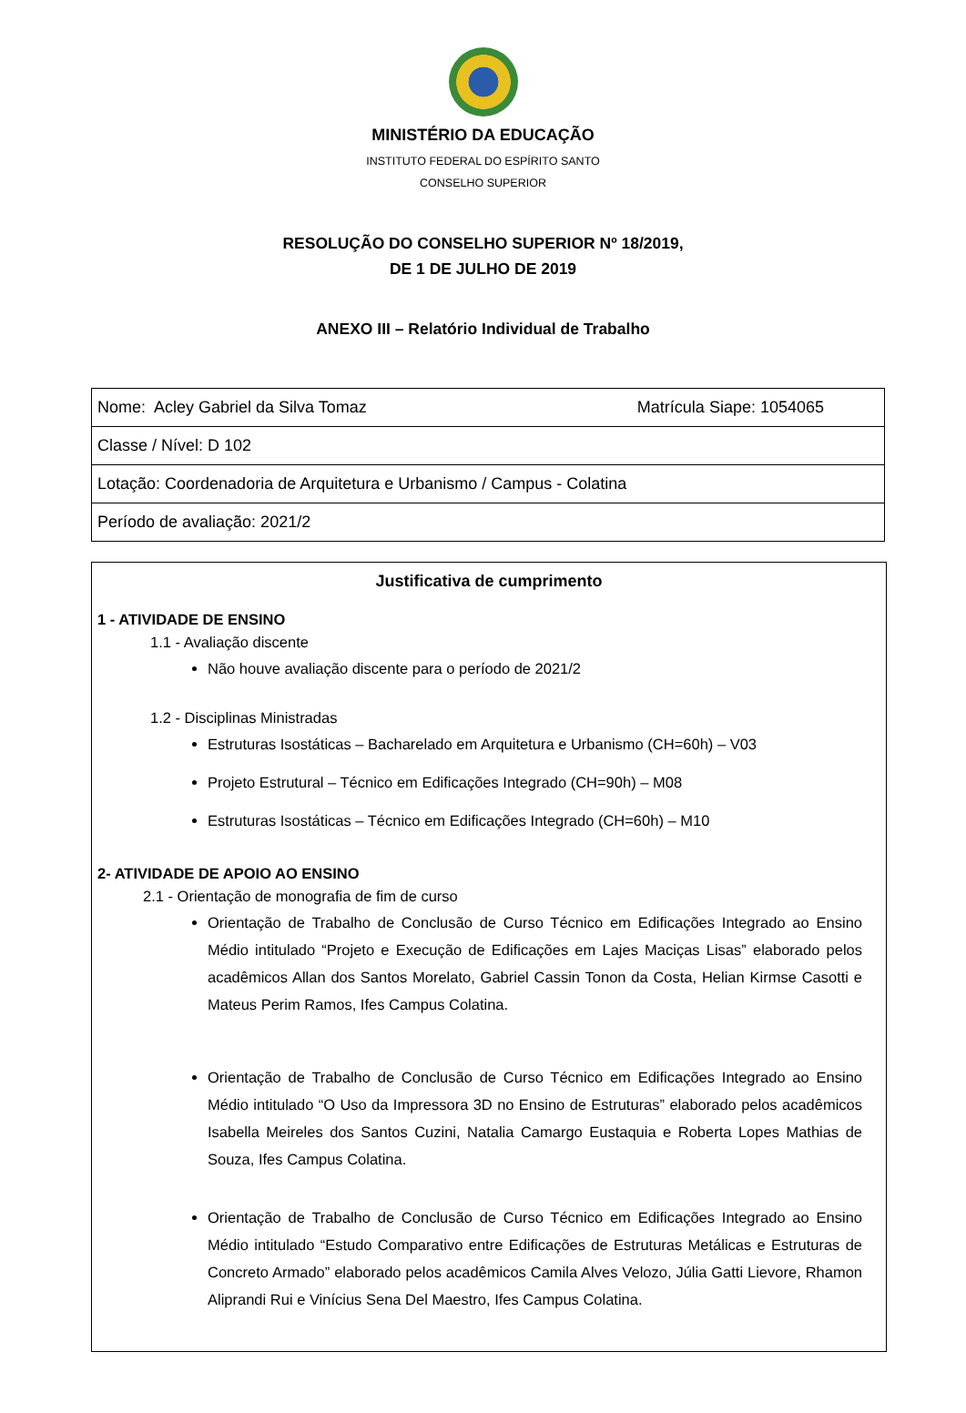MINISTÉRIO DA EDUCAÇÃO
INSTITUTO FEDERAL DO ESPÍRITO SANTO
CONSELHO SUPERIOR
RESOLUÇÃO DO CONSELHO SUPERIOR Nº 18/2019,
DE 1 DE JULHO DE 2019
ANEXO III – Relatório Individual de Trabalho
| Nome: Acley Gabriel da Silva Tomaz Matrícula Siape: 1054065 |
| Classe / Nível: D 102 |
| Lotação: Coordenadoria de Arquitetura e Urbanismo / Campus - Colatina |
| Período de avaliação: 2021/2 |
Justificativa de cumprimento
1 - ATIVIDADE DE ENSINO
1.1 - Avaliação discente
Não houve avaliação discente para o período de 2021/2
1.2 - Disciplinas Ministradas
Estruturas Isostáticas – Bacharelado em Arquitetura e Urbanismo (CH=60h) – V03
Projeto Estrutural – Técnico em Edificações Integrado (CH=90h) – M08
Estruturas Isostáticas – Técnico em Edificações Integrado (CH=60h) – M10
2- ATIVIDADE DE APOIO AO ENSINO
2.1 - Orientação de monografia de fim de curso
Orientação de Trabalho de Conclusão de Curso Técnico em Edificações Integrado ao Ensino Médio intitulado “Projeto e Execução de Edificações em Lajes Maciças Lisas” elaborado pelos acadêmicos Allan dos Santos Morelato, Gabriel Cassin Tonon da Costa, Helian Kirmse Casotti e Mateus Perim Ramos, Ifes Campus Colatina.
Orientação de Trabalho de Conclusão de Curso Técnico em Edificações Integrado ao Ensino Médio intitulado “O Uso da Impressora 3D no Ensino de Estruturas” elaborado pelos acadêmicos Isabella Meireles dos Santos Cuzini, Natalia Camargo Eustaquia e Roberta Lopes Mathias de Souza, Ifes Campus Colatina.
Orientação de Trabalho de Conclusão de Curso Técnico em Edificações Integrado ao Ensino Médio intitulado “Estudo Comparativo entre Edificações de Estruturas Metálicas e Estruturas de Concreto Armado” elaborado pelos acadêmicos Camila Alves Velozo, Júlia Gatti Lievore, Rhamon Aliprandi Rui e Vinícius Sena Del Maestro, Ifes Campus Colatina.